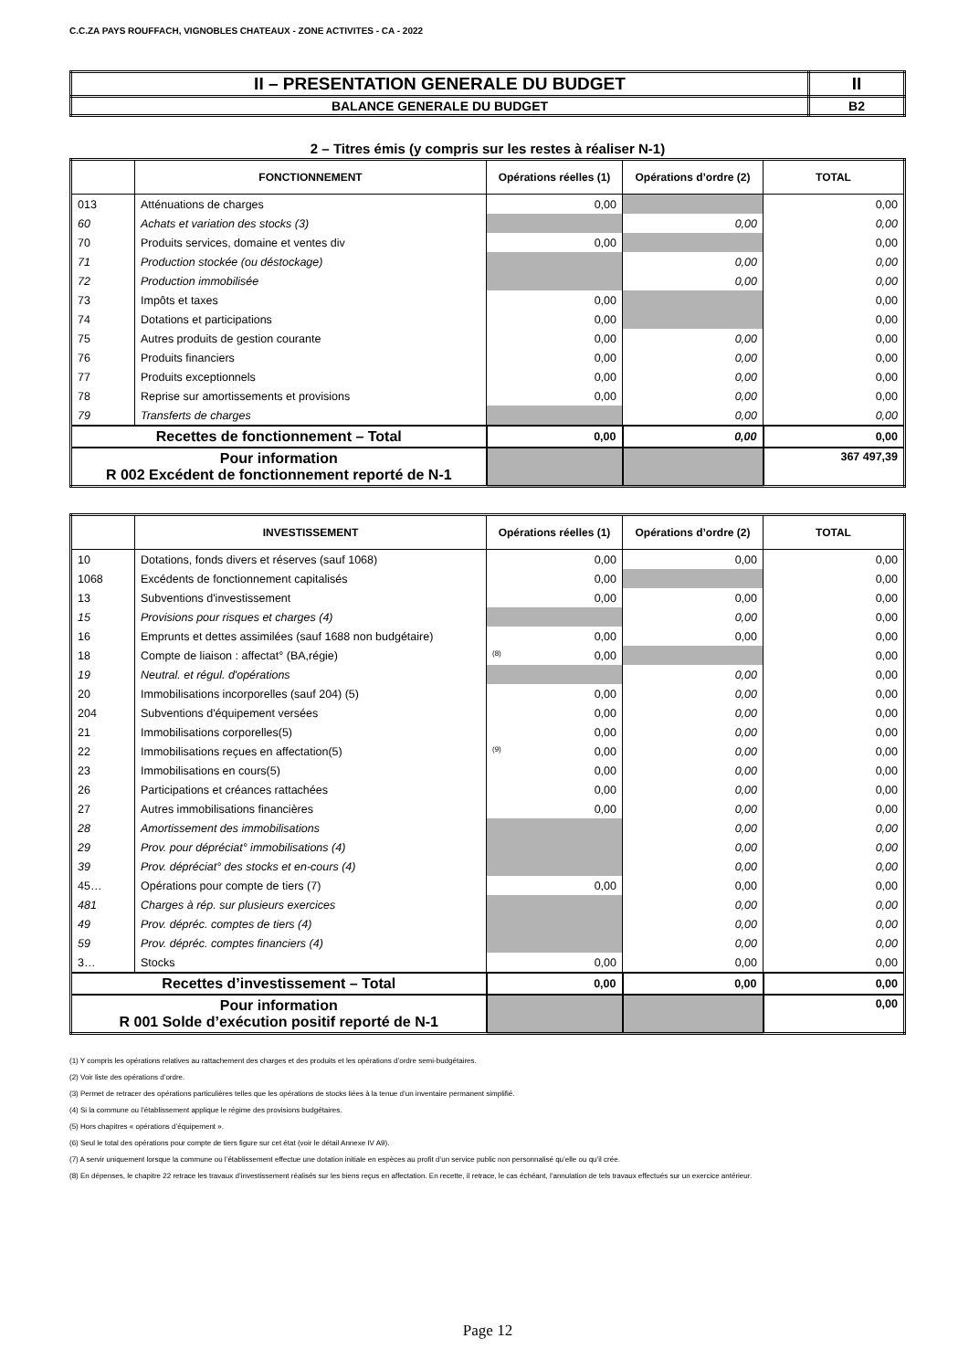C.C.ZA PAYS ROUFFACH, VIGNOBLES CHATEAUX - ZONE ACTIVITES - CA - 2022
| II – PRESENTATION GENERALE DU BUDGET | II |
| BALANCE GENERALE DU BUDGET | B2 |
2 – Titres émis (y compris sur les restes à réaliser N-1)
| | FONCTIONNEMENT | Opérations réelles (1) | Opérations d’ordre (2) | TOTAL |
| --- | --- | --- | --- | --- |
| 013 | Atténuations de charges | 0,00 | | 0,00 |
| 60 | Achats et variation des stocks (3) | | 0,00 | 0,00 |
| 70 | Produits services, domaine et ventes div | 0,00 | | 0,00 |
| 71 | Production stockée (ou déstockage) | | 0,00 | 0,00 |
| 72 | Production immobilisée | | 0,00 | 0,00 |
| 73 | Impôts et taxes | 0,00 | | 0,00 |
| 74 | Dotations et participations | 0,00 | | 0,00 |
| 75 | Autres produits de gestion courante | 0,00 | 0,00 | 0,00 |
| 76 | Produits financiers | 0,00 | 0,00 | 0,00 |
| 77 | Produits exceptionnels | 0,00 | 0,00 | 0,00 |
| 78 | Reprise sur amortissements et provisions | 0,00 | 0,00 | 0,00 |
| 79 | Transferts de charges | | 0,00 | 0,00 |
| Recettes de fonctionnement – Total | | 0,00 | 0,00 | 0,00 |
| Pour information R 002 Excédent de fonctionnement reporté de N-1 | | | | 367 497,39 |
| | INVESTISSEMENT | Opérations réelles (1) | Opérations d’ordre (2) | TOTAL |
| --- | --- | --- | --- | --- |
| 10 | Dotations, fonds divers et réserves (sauf 1068) | 0,00 | 0,00 | 0,00 |
| 1068 | Excédents de fonctionnement capitalisés | 0,00 | | 0,00 |
| 13 | Subventions d'investissement | 0,00 | 0,00 | 0,00 |
| 15 | Provisions pour risques et charges (4) | | 0,00 | 0,00 |
| 16 | Emprunts et dettes assimilées (sauf 1688 non budgétaire) | 0,00 | 0,00 | 0,00 |
| 18 | Compte de liaison : affectat° (BA,régie) | (8) 0,00 | | 0,00 |
| 19 | Neutral. et régul. d'opérations | | 0,00 | 0,00 |
| 20 | Immobilisations incorporelles (sauf 204) (5) | 0,00 | 0,00 | 0,00 |
| 204 | Subventions d'équipement versées | 0,00 | 0,00 | 0,00 |
| 21 | Immobilisations corporelles(5) | 0,00 | 0,00 | 0,00 |
| 22 | Immobilisations reçues en affectation(5) | (9) 0,00 | 0,00 | 0,00 |
| 23 | Immobilisations en cours(5) | 0,00 | 0,00 | 0,00 |
| 26 | Participations et créances rattachées | 0,00 | 0,00 | 0,00 |
| 27 | Autres immobilisations financières | 0,00 | 0,00 | 0,00 |
| 28 | Amortissement des immobilisations | | 0,00 | 0,00 |
| 29 | Prov. pour dépréciat° immobilisations (4) | | 0,00 | 0,00 |
| 39 | Prov. dépréciat° des stocks et en-cours (4) | | 0,00 | 0,00 |
| 45… | Opérations pour compte de tiers (7) | 0,00 | 0,00 | 0,00 |
| 481 | Charges à rép. sur plusieurs exercices | | 0,00 | 0,00 |
| 49 | Prov. dépréc. comptes de tiers (4) | | 0,00 | 0,00 |
| 59 | Prov. dépréc. comptes financiers (4) | | 0,00 | 0,00 |
| 3… | Stocks | 0,00 | 0,00 | 0,00 |
| Recettes d’investissement – Total | | 0,00 | 0,00 | 0,00 |
| Pour information R 001 Solde d’exécution positif reporté de N-1 | | | | 0,00 |
(1) Y compris les opérations relatives au rattachement des charges et des produits et les opérations d’ordre semi-budgétaires.
(2) Voir liste des opérations d’ordre.
(3) Permet de retracer des opérations particulières telles que les opérations de stocks liées à la tenue d’un inventaire permanent simplifié.
(4) Si la commune ou l’établissement applique le régime des provisions budgétaires.
(5) Hors chapitres « opérations d’équipement ».
(6) Seul le total des opérations pour compte de tiers figure sur cet état (voir le détail Annexe IV A9).
(7) A servir uniquement lorsque la commune ou l’établissement effectue une dotation initiale en espèces au profit d’un service public non personnalisé qu’elle ou qu’il crée.
(8) En dépenses, le chapitre 22 retrace les travaux d’investissement réalisés sur les biens reçus en affectation. En recette, il retrace, le cas échéant, l’annulation de tels travaux effectués sur un exercice antérieur.
Page 12